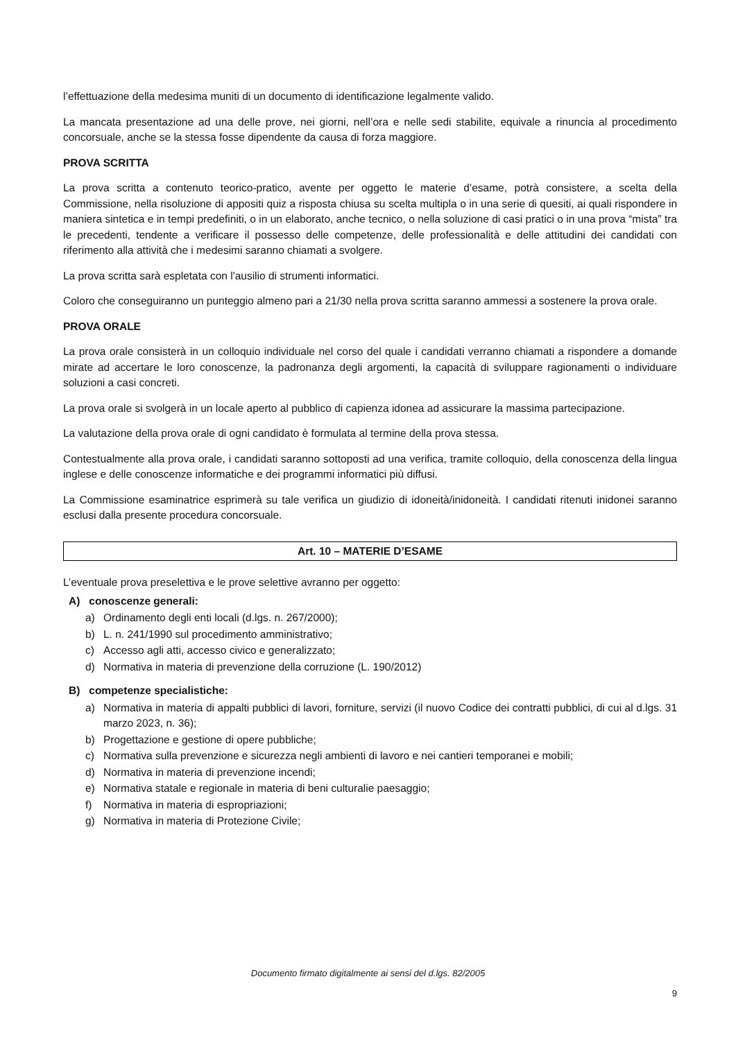l’effettuazione della medesima muniti di un documento di identificazione legalmente valido.
La mancata presentazione ad una delle prove, nei giorni, nell’ora e nelle sedi stabilite, equivale a rinuncia al procedimento concorsuale, anche se la stessa fosse dipendente da causa di forza maggiore.
PROVA SCRITTA
La prova scritta a contenuto teorico-pratico, avente per oggetto le materie d’esame, potrà consistere, a scelta della Commissione, nella risoluzione di appositi quiz a risposta chiusa su scelta multipla o in una serie di quesiti, ai quali rispondere in maniera sintetica e in tempi predefiniti, o in un elaborato, anche tecnico, o nella soluzione di casi pratici o in una prova “mista” tra le precedenti, tendente a verificare il possesso delle competenze, delle professionalità e delle attitudini dei candidati con riferimento alla attività che i medesimi saranno chiamati a svolgere.
La prova scritta sarà espletata con l'ausilio di strumenti informatici.
Coloro che conseguiranno un punteggio almeno pari a 21/30 nella prova scritta saranno ammessi a sostenere la prova orale.
PROVA ORALE
La prova orale consisterà in un colloquio individuale nel corso del quale i candidati verranno chiamati a rispondere a domande mirate ad accertare le loro conoscenze, la padronanza degli argomenti, la capacità di sviluppare ragionamenti o individuare soluzioni a casi concreti.
La prova orale si svolgerà in un locale aperto al pubblico di capienza idonea ad assicurare la massima partecipazione.
La valutazione della prova orale di ogni candidato è formulata al termine della prova stessa.
Contestualmente alla prova orale, i candidati saranno sottoposti ad una verifica, tramite colloquio, della conoscenza della lingua inglese e delle conoscenze informatiche e dei programmi informatici più diffusi.
La Commissione esaminatrice esprimerà su tale verifica un giudizio di idoneità/inidoneità. I candidati ritenuti inidonei saranno esclusi dalla presente procedura concorsuale.
Art. 10 – MATERIE D’ESAME
L’eventuale prova preselettiva e le prove selettive avranno per oggetto:
A) conoscenze generali:
a) Ordinamento degli enti locali (d.lgs. n. 267/2000);
b) L. n. 241/1990 sul procedimento amministrativo;
c) Accesso agli atti, accesso civico e generalizzato;
d) Normativa in materia di prevenzione della corruzione (L. 190/2012)
B) competenze specialistiche:
a) Normativa in materia di appalti pubblici di lavori, forniture, servizi (il nuovo Codice dei contratti pubblici, di cui al d.lgs. 31 marzo 2023, n. 36);
b) Progettazione e gestione di opere pubbliche;
c) Normativa sulla prevenzione e sicurezza negli ambienti di lavoro e nei cantieri temporanei e mobili;
d) Normativa in materia di prevenzione incendi;
e) Normativa statale e regionale in materia di beni culturalie paesaggio;
f) Normativa in materia di espropriazioni;
g) Normativa in materia di Protezione Civile;
Documento firmato digitalmente ai sensi del d.lgs. 82/2005
9